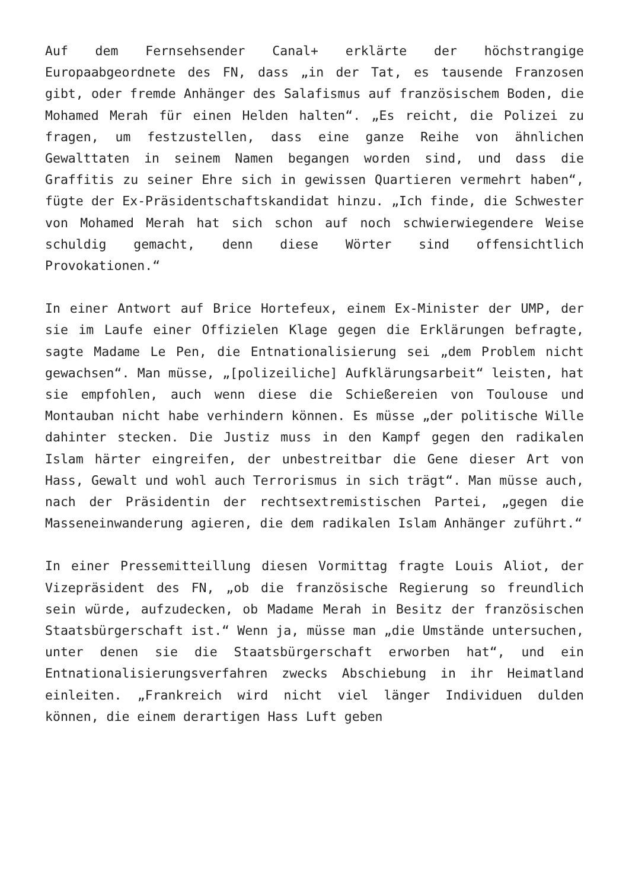Auf dem Fernsehsender Canal+ erklärte der höchstrangige Europaabgeordnete des FN, dass „in der Tat, es tausende Franzosen gibt, oder fremde Anhänger des Salafismus auf französischem Boden, die Mohamed Merah für einen Helden halten“. „Es reicht, die Polizei zu fragen, um festzustellen, dass eine ganze Reihe von ähnlichen Gewalttaten in seinem Namen begangen worden sind, und dass die Graffitis zu seiner Ehre sich in gewissen Quartieren vermehrt haben“, fügte der Ex-Präsidentschaftskandidat hinzu. „Ich finde, die Schwester von Mohamed Merah hat sich schon auf noch schwierwiegendere Weise schuldig gemacht, denn diese Wörter sind offensichtlich Provokationen.“
In einer Antwort auf Brice Hortefeux, einem Ex-Minister der UMP, der sie im Laufe einer Offizielen Klage gegen die Erklärungen befragte, sagte Madame Le Pen, die Entnationalisierung sei „dem Problem nicht gewachsen“. Man müsse, „[polizeiliche] Aufklärungsarbeit“ leisten, hat sie empfohlen, auch wenn diese die Schießereien von Toulouse und Montauban nicht habe verhindern können. Es müsse „der politische Wille dahinter stecken. Die Justiz muss in den Kampf gegen den radikalen Islam härter eingreifen, der unbestreitbar die Gene dieser Art von Hass, Gewalt und wohl auch Terrorismus in sich trägt“. Man müsse auch, nach der Präsidentin der rechtsextremistischen Partei, „gegen die Masseneinwanderung agieren, die dem radikalen Islam Anhänger zuführt.“
In einer Pressemitteillung diesen Vormittag fragte Louis Aliot, der Vizepräsident des FN, „ob die französische Regierung so freundlich sein würde, aufzudecken, ob Madame Merah in Besitz der französischen Staatsbürgerschaft ist.“ Wenn ja, müsse man „die Umstände untersuchen, unter denen sie die Staatsbürgerschaft erworben hat“, und ein Entnationalisierungsverfahren zwecks Abschiebung in ihr Heimatland einleiten. „Frankreich wird nicht viel länger Individuen dulden können, die einem derartigen Hass Luft geben